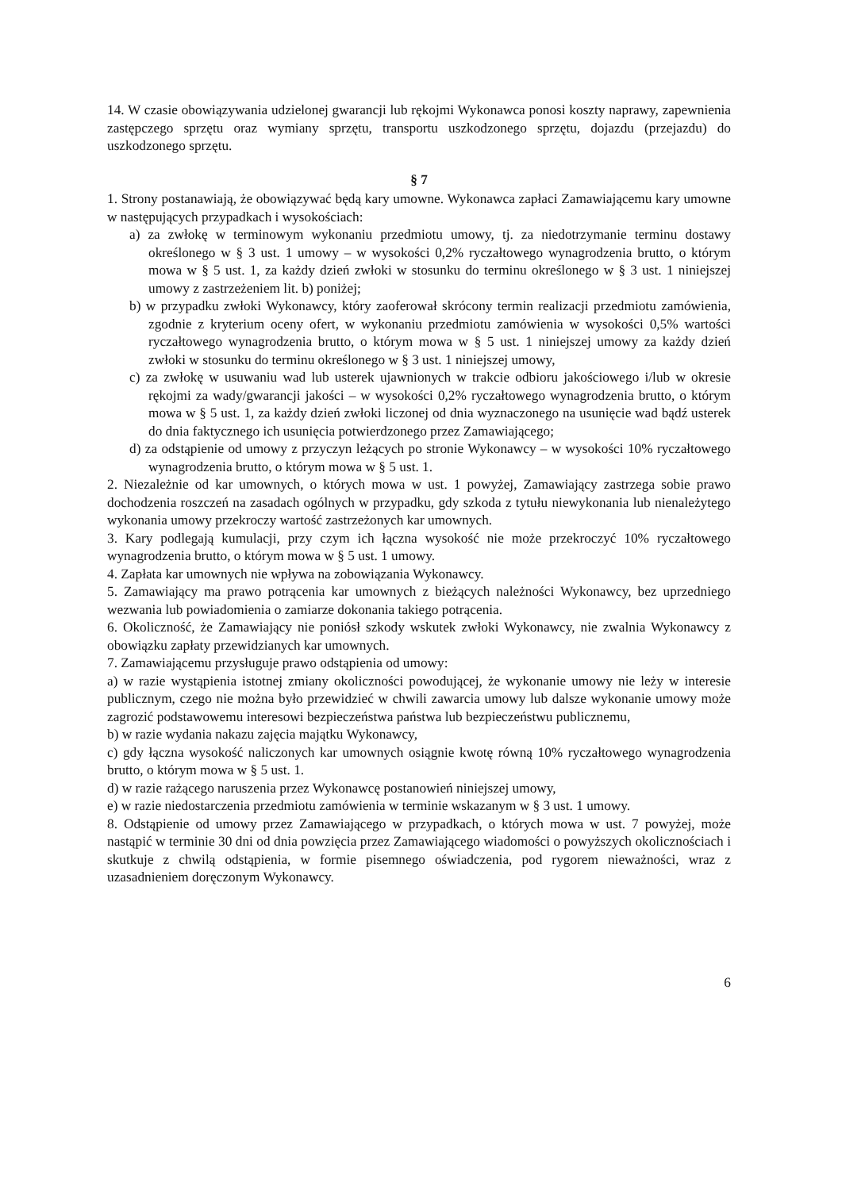14. W czasie obowiązywania udzielonej gwarancji lub rękojmi Wykonawca ponosi koszty naprawy, zapewnienia zastępczego sprzętu oraz wymiany sprzętu, transportu uszkodzonego sprzętu, dojazdu (przejazdu) do uszkodzonego sprzętu.
§ 7
1. Strony postanawiają, że obowiązywać będą kary umowne. Wykonawca zapłaci Zamawiającemu kary umowne w następujących przypadkach i wysokościach:
a) za zwłokę w terminowym wykonaniu przedmiotu umowy, tj. za niedotrzymanie terminu dostawy określonego w § 3 ust. 1 umowy – w wysokości 0,2% ryczałtowego wynagrodzenia brutto, o którym mowa w § 5 ust. 1, za każdy dzień zwłoki w stosunku do terminu określonego w § 3 ust. 1 niniejszej umowy z zastrzeżeniem lit. b) poniżej;
b) w przypadku zwłoki Wykonawcy, który zaoferował skrócony termin realizacji przedmiotu zamówienia, zgodnie z kryterium oceny ofert, w wykonaniu przedmiotu zamówienia w wysokości 0,5% wartości ryczałtowego wynagrodzenia brutto, o którym mowa w § 5 ust. 1 niniejszej umowy za każdy dzień zwłoki w stosunku do terminu określonego w § 3 ust. 1 niniejszej umowy,
c) za zwłokę w usuwaniu wad lub usterek ujawnionych w trakcie odbioru jakościowego i/lub w okresie rękojmi za wady/gwarancji jakości – w wysokości 0,2% ryczałtowego wynagrodzenia brutto, o którym mowa w § 5 ust. 1, za każdy dzień zwłoki liczonej od dnia wyznaczonego na usunięcie wad bądź usterek do dnia faktycznego ich usunięcia potwierdzonego przez Zamawiającego;
d) za odstąpienie od umowy z przyczyn leżących po stronie Wykonawcy – w wysokości 10% ryczałtowego wynagrodzenia brutto, o którym mowa w § 5 ust. 1.
2. Niezależnie od kar umownych, o których mowa w ust. 1 powyżej, Zamawiający zastrzega sobie prawo dochodzenia roszczeń na zasadach ogólnych w przypadku, gdy szkoda z tytułu niewykonania lub nienależytego wykonania umowy przekroczy wartość zastrzeżonych kar umownych.
3. Kary podlegają kumulacji, przy czym ich łączna wysokość nie może przekroczyć 10% ryczałtowego wynagrodzenia brutto, o którym mowa w § 5 ust. 1 umowy.
4. Zapłata kar umownych nie wpływa na zobowiązania Wykonawcy.
5. Zamawiający ma prawo potrącenia kar umownych z bieżących należności Wykonawcy, bez uprzedniego wezwania lub powiadomienia o zamiarze dokonania takiego potrącenia.
6. Okoliczność, że Zamawiający nie poniósł szkody wskutek zwłoki Wykonawcy, nie zwalnia Wykonawcy z obowiązku zapłaty przewidzianych kar umownych.
7. Zamawiającemu przysługuje prawo odstąpienia od umowy:
a) w razie wystąpienia istotnej zmiany okoliczności powodującej, że wykonanie umowy nie leży w interesie publicznym, czego nie można było przewidzieć w chwili zawarcia umowy lub dalsze wykonanie umowy może zagrozić podstawowemu interesowi bezpieczeństwa państwa lub bezpieczeństwu publicznemu,
b) w razie wydania nakazu zajęcia majątku Wykonawcy,
c) gdy łączna wysokość naliczonych kar umownych osiągnie kwotę równą 10% ryczałtowego wynagrodzenia brutto, o którym mowa w § 5 ust. 1.
d) w razie rażącego naruszenia przez Wykonawcę postanowień niniejszej umowy,
e) w razie niedostarczenia przedmiotu zamówienia w terminie wskazanym w § 3 ust. 1 umowy.
8. Odstąpienie od umowy przez Zamawiającego w przypadkach, o których mowa w ust. 7 powyżej, może nastąpić w terminie 30 dni od dnia powzięcia przez Zamawiającego wiadomości o powyższych okolicznościach i skutkuje z chwilą odstąpienia, w formie pisemnego oświadczenia, pod rygorem nieważności, wraz z uzasadnieniem doręczonym Wykonawcy.
6